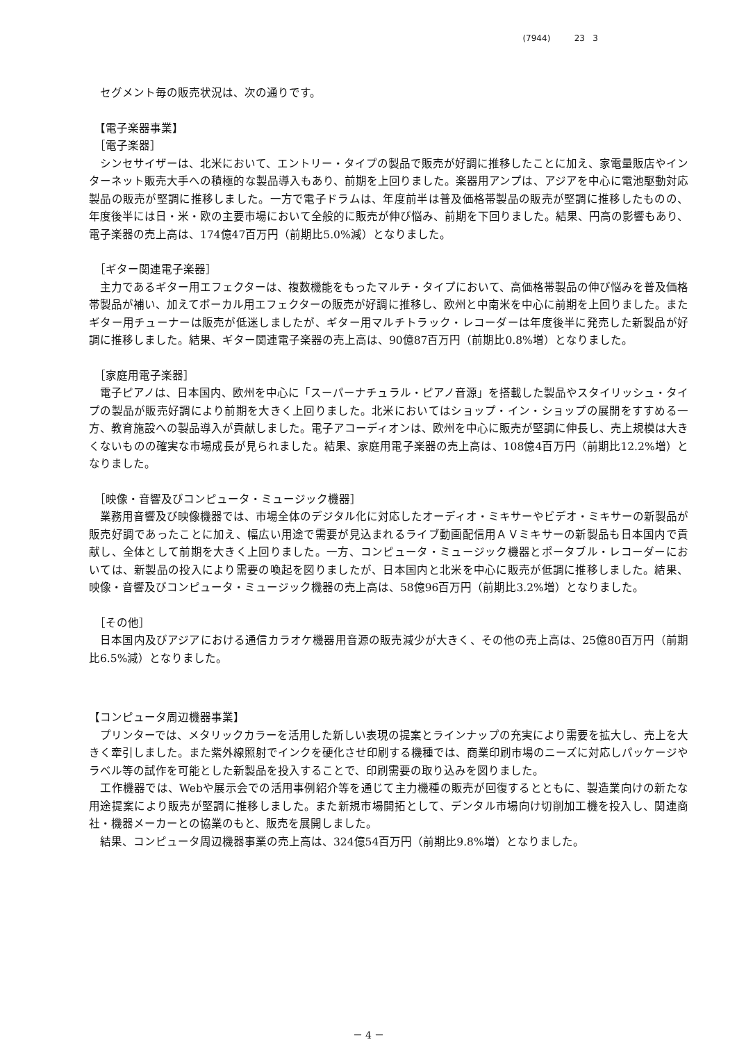(7944) 23 3
　セグメント毎の販売状況は、次の通りです。
　【電子楽器事業】
　［電子楽器］
　シンセサイザーは、北米において、エントリー・タイプの製品で販売が好調に推移したことに加え、家電量販店やインターネット販売大手への積極的な製品導入もあり、前期を上回りました。楽器用アンプは、アジアを中心に電池駆動対応製品の販売が堅調に推移しました。一方で電子ドラムは、年度前半は普及価格帯製品の販売が堅調に推移したものの、年度後半には日・米・欧の主要市場において全般的に販売が伸び悩み、前期を下回りました。結果、円高の影響もあり、電子楽器の売上高は、174億47百万円（前期比5.0%減）となりました。
　［ギター関連電子楽器］
　主力であるギター用エフェクターは、複数機能をもったマルチ・タイプにおいて、高価格帯製品の伸び悩みを普及価格帯製品が補い、加えてボーカル用エフェクターの販売が好調に推移し、欧州と中南米を中心に前期を上回りました。またギター用チューナーは販売が低迷しましたが、ギター用マルチトラック・レコーダーは年度後半に発売した新製品が好調に推移しました。結果、ギター関連電子楽器の売上高は、90億87百万円（前期比0.8%増）となりました。
　［家庭用電子楽器］
　電子ピアノは、日本国内、欧州を中心に「スーパーナチュラル・ピアノ音源」を搭載した製品やスタイリッシュ・タイプの製品が販売好調により前期を大きく上回りました。北米においてはショップ・イン・ショップの展開をすすめる一方、教育施設への製品導入が貢献しました。電子アコーディオンは、欧州を中心に販売が堅調に伸長し、売上規模は大きくないものの確実な市場成長が見られました。結果、家庭用電子楽器の売上高は、108億4百万円（前期比12.2%増）となりました。
　［映像・音響及びコンピュータ・ミュージック機器］
　業務用音響及び映像機器では、市場全体のデジタル化に対応したオーディオ・ミキサーやビデオ・ミキサーの新製品が販売好調であったことに加え、幅広い用途で需要が見込まれるライブ動画配信用ＡＶミキサーの新製品も日本国内で貢献し、全体として前期を大きく上回りました。一方、コンピュータ・ミュージック機器とポータブル・レコーダーにおいては、新製品の投入により需要の喚起を図りましたが、日本国内と北米を中心に販売が低調に推移しました。結果、映像・音響及びコンピュータ・ミュージック機器の売上高は、58億96百万円（前期比3.2%増）となりました。
　［その他］
　日本国内及びアジアにおける通信カラオケ機器用音源の販売減少が大きく、その他の売上高は、25億80百万円（前期比6.5%減）となりました。
【コンピュータ周辺機器事業】
　プリンターでは、メタリックカラーを活用した新しい表現の提案とラインナップの充実により需要を拡大し、売上を大きく牽引しました。また紫外線照射でインクを硬化させ印刷する機種では、商業印刷市場のニーズに対応しパッケージやラベル等の試作を可能とした新製品を投入することで、印刷需要の取り込みを図りました。
　工作機器では、Webや展示会での活用事例紹介等を通じて主力機種の販売が回復するとともに、製造業向けの新たな用途提案により販売が堅調に推移しました。また新規市場開拓として、デンタル市場向け切削加工機を投入し、関連商社・機器メーカーとの協業のもと、販売を展開しました。
　結果、コンピュータ周辺機器事業の売上高は、324億54百万円（前期比9.8%増）となりました。
－ 4 －